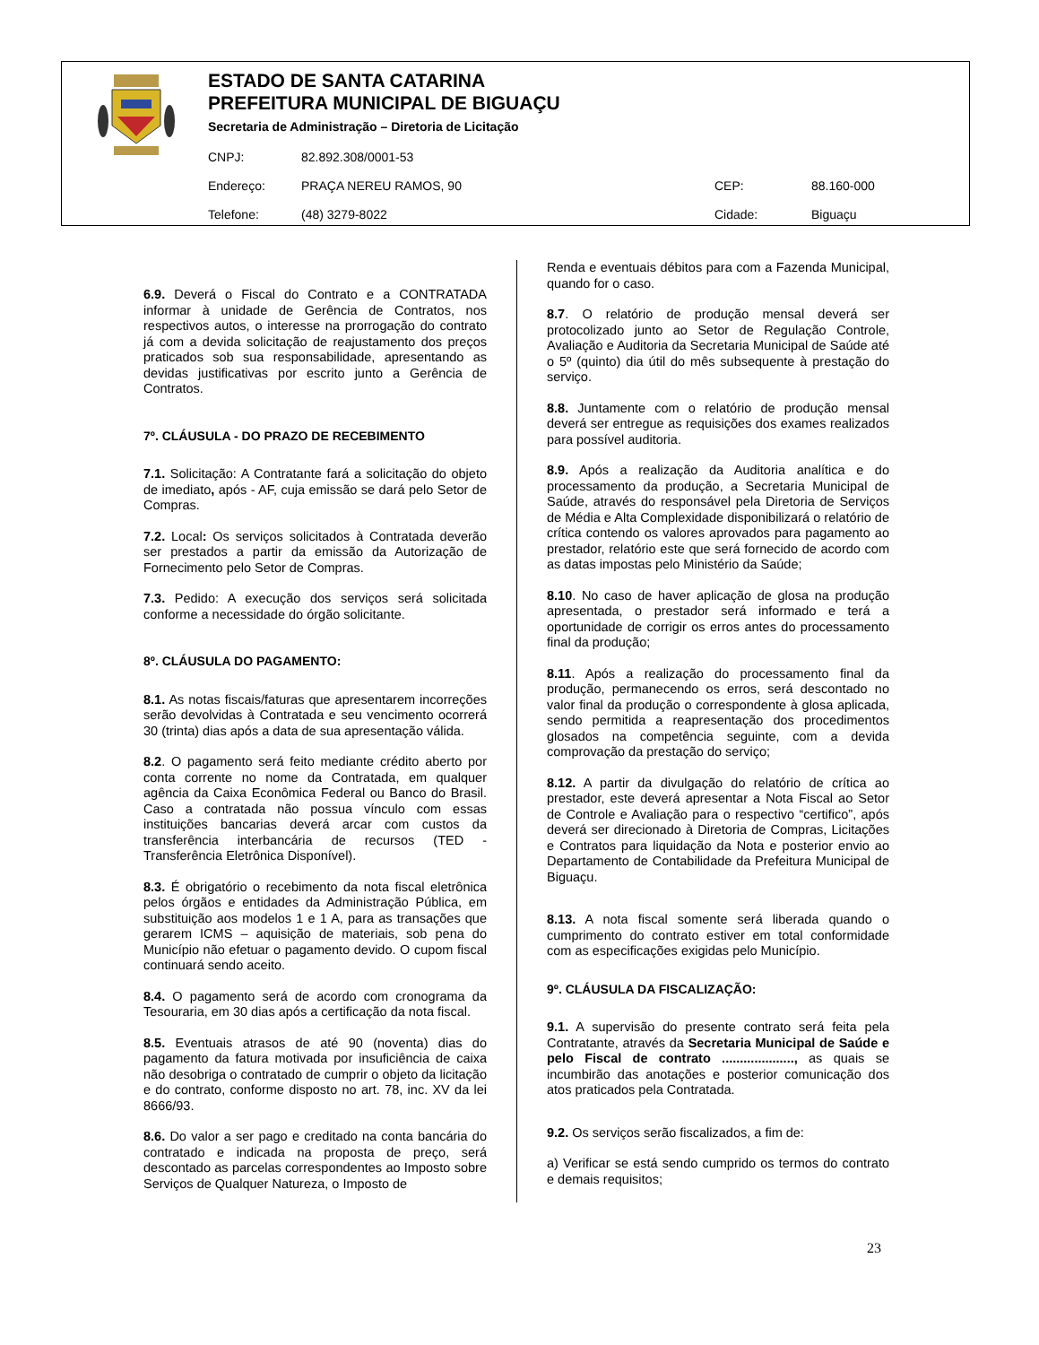ESTADO DE SANTA CATARINA
PREFEITURA MUNICIPAL DE BIGUAÇU
Secretaria de Administração – Diretoria de Licitação
CNPJ: 82.892.308/0001-53
Endereço: PRAÇA NEREU RAMOS, 90 CEP: 88.160-000
Telefone: (48) 3279-8022 Cidade: Biguaçu
6.9. Deverá o Fiscal do Contrato e a CONTRATADA informar à unidade de Gerência de Contratos, nos respectivos autos, o interesse na prorrogação do contrato já com a devida solicitação de reajustamento dos preços praticados sob sua responsabilidade, apresentando as devidas justificativas por escrito junto a Gerência de Contratos.
7º. CLÁUSULA - DO PRAZO DE RECEBIMENTO
7.1. Solicitação: A Contratante fará a solicitação do objeto de imediato, após - AF, cuja emissão se dará pelo Setor de Compras.
7.2. Local: Os serviços solicitados à Contratada deverão ser prestados a partir da emissão da Autorização de Fornecimento pelo Setor de Compras.
7.3. Pedido: A execução dos serviços será solicitada conforme a necessidade do órgão solicitante.
8º. CLÁUSULA DO PAGAMENTO:
8.1. As notas fiscais/faturas que apresentarem incorreções serão devolvidas à Contratada e seu vencimento ocorrerá 30 (trinta) dias após a data de sua apresentação válida.
8.2. O pagamento será feito mediante crédito aberto por conta corrente no nome da Contratada, em qualquer agência da Caixa Econômica Federal ou Banco do Brasil. Caso a contratada não possua vínculo com essas instituições bancarias deverá arcar com custos da transferência interbancária de recursos (TED - Transferência Eletrônica Disponível).
8.3. É obrigatório o recebimento da nota fiscal eletrônica pelos órgãos e entidades da Administração Pública, em substituição aos modelos 1 e 1 A, para as transações que gerarem ICMS – aquisição de materiais, sob pena do Município não efetuar o pagamento devido. O cupom fiscal continuará sendo aceito.
8.4. O pagamento será de acordo com cronograma da Tesouraria, em 30 dias após a certificação da nota fiscal.
8.5. Eventuais atrasos de até 90 (noventa) dias do pagamento da fatura motivada por insuficiência de caixa não desobriga o contratado de cumprir o objeto da licitação e do contrato, conforme disposto no art. 78, inc. XV da lei 8666/93.
8.6. Do valor a ser pago e creditado na conta bancária do contratado e indicada na proposta de preço, será descontado as parcelas correspondentes ao Imposto sobre Serviços de Qualquer Natureza, o Imposto de
Renda e eventuais débitos para com a Fazenda Municipal, quando for o caso.
8.7. O relatório de produção mensal deverá ser protocolizado junto ao Setor de Regulação Controle, Avaliação e Auditoria da Secretaria Municipal de Saúde até o 5º (quinto) dia útil do mês subsequente à prestação do serviço.
8.8. Juntamente com o relatório de produção mensal deverá ser entregue as requisições dos exames realizados para possível auditoria.
8.9. Após a realização da Auditoria analítica e do processamento da produção, a Secretaria Municipal de Saúde, através do responsável pela Diretoria de Serviços de Média e Alta Complexidade disponibilizará o relatório de crítica contendo os valores aprovados para pagamento ao prestador, relatório este que será fornecido de acordo com as datas impostas pelo Ministério da Saúde;
8.10. No caso de haver aplicação de glosa na produção apresentada, o prestador será informado e terá a oportunidade de corrigir os erros antes do processamento final da produção;
8.11. Após a realização do processamento final da produção, permanecendo os erros, será descontado no valor final da produção o correspondente à glosa aplicada, sendo permitida a reapresentação dos procedimentos glosados na competência seguinte, com a devida comprovação da prestação do serviço;
8.12. A partir da divulgação do relatório de crítica ao prestador, este deverá apresentar a Nota Fiscal ao Setor de Controle e Avaliação para o respectivo “certifico”, após deverá ser direcionado à Diretoria de Compras, Licitações e Contratos para liquidação da Nota e posterior envio ao Departamento de Contabilidade da Prefeitura Municipal de Biguaçu.
8.13. A nota fiscal somente será liberada quando o cumprimento do contrato estiver em total conformidade com as especificações exigidas pelo Município.
9º. CLÁUSULA DA FISCALIZAÇÃO:
9.1. A supervisão do presente contrato será feita pela Contratante, através da Secretaria Municipal de Saúde e pelo Fiscal de contrato ...................., as quais se incumbirão das anotações e posterior comunicação dos atos praticados pela Contratada.
9.2. Os serviços serão fiscalizados, a fim de:
a) Verificar se está sendo cumprido os termos do contrato e demais requisitos;
23